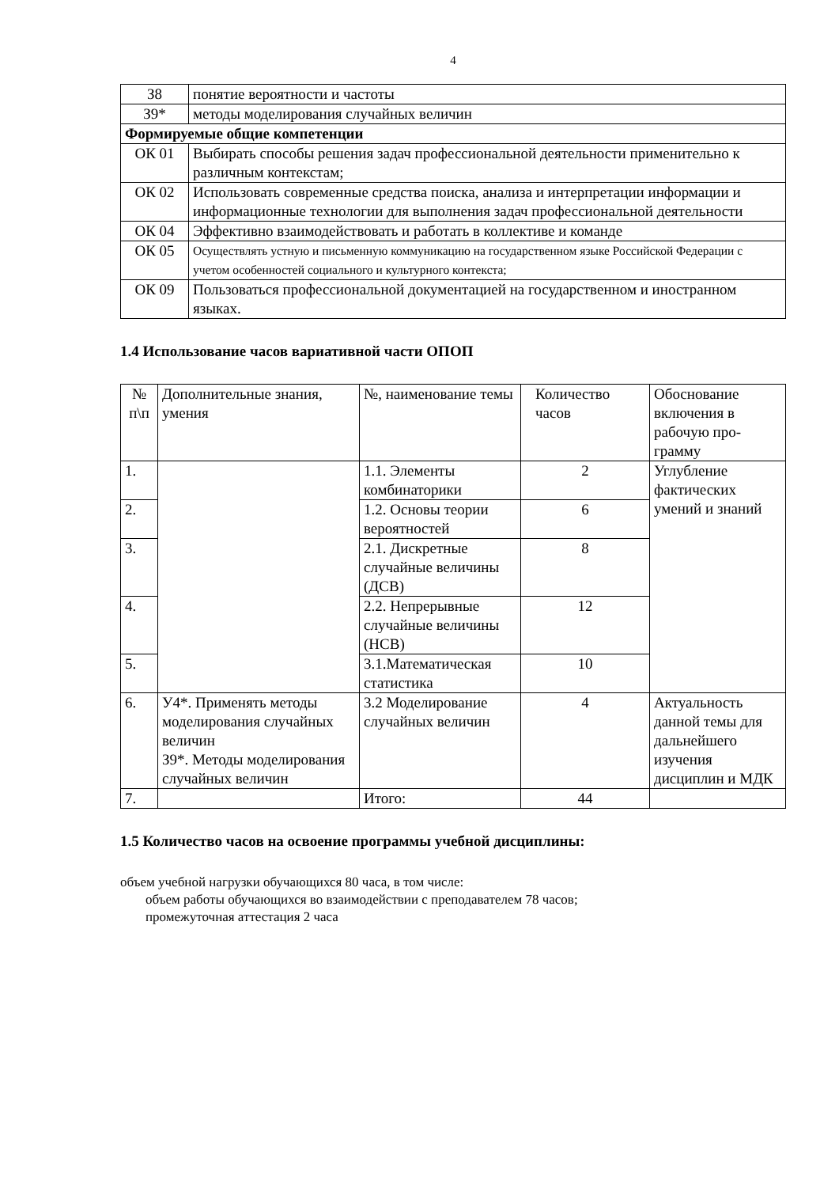4
| З8 | понятие вероятности и частоты |
| З9* | методы моделирования случайных величин |
| Формируемые общие компетенции | |
| ОК 01 | Выбирать способы решения задач профессиональной деятельности применительно к различным контекстам; |
| ОК 02 | Использовать современные средства поиска, анализа и интерпретации информации и информационные технологии для выполнения задач профессиональной деятельности |
| ОК 04 | Эффективно взаимодействовать и работать в коллективе и команде |
| ОК 05 | Осуществлять устную и письменную коммуникацию на государственном языке Российской Федерации с учетом особенностей социального и культурного контекста; |
| ОК 09 | Пользоваться профессиональной документацией на государственном и иностранном языках. |
1.4 Использование часов вариативной части ОПОП
| № п\п | Дополнительные знания, умения | №, наименование темы | Количество часов | Обоснование включения в рабочую про-грамму |
| 1. | | 1.1. Элементы комбинаторики | 2 | Углубление фактических умений и знаний |
| 2. | | 1.2. Основы теории вероятностей | 6 | |
| 3. | | 2.1. Дискретные случайные величины (ДСВ) | 8 | |
| 4. | | 2.2. Непрерывные случайные величины (НСВ) | 12 | |
| 5. | | 3.1.Математическая статистика | 10 | |
| 6. | У4*. Применять методы моделирования случайных величин З9*. Методы моделирования случайных величин | 3.2 Моделирование случайных величин | 4 | Актуальность данной темы для дальнейшего изучения дисциплин и МДК |
| 7. | | Итого: | 44 | |
1.5 Количество часов на освоение программы учебной дисциплины:
объем учебной нагрузки обучающихся 80 часа, в том числе:
объем работы обучающихся во взаимодействии с преподавателем 78 часов;
промежуточная аттестация 2 часа